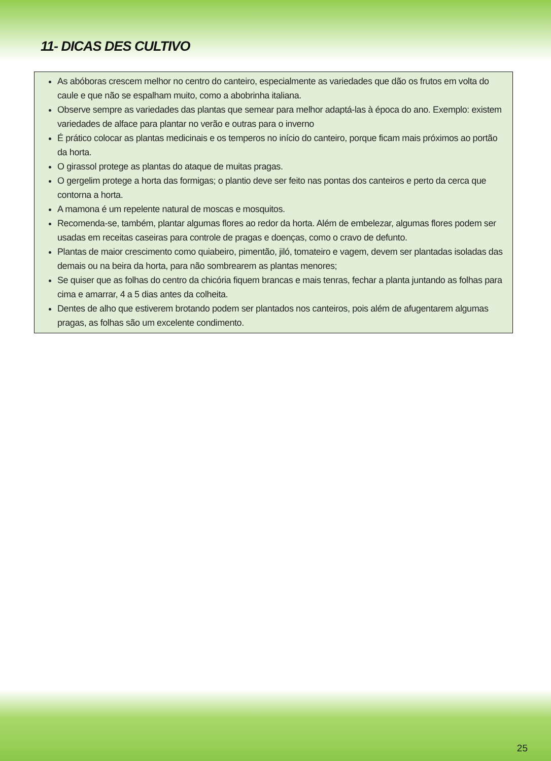11- DICAS DES CULTIVO
As abóboras crescem melhor no centro do canteiro, especialmente as variedades que dão os frutos em volta do caule e que não se espalham muito, como a abobrinha italiana.
Observe sempre as variedades das plantas que semear para melhor adaptá-las à época do ano. Exemplo: existem variedades de alface para plantar no verão e outras para o inverno
É prático colocar as plantas medicinais e os temperos no início do canteiro, porque ficam mais próximos ao portão da horta.
O girassol protege as plantas do ataque de muitas pragas.
O gergelim protege a horta das formigas; o plantio deve ser feito nas pontas dos canteiros e perto da cerca que contorna a horta.
A mamona é um repelente natural de moscas e mosquitos.
Recomenda-se, também, plantar algumas flores ao redor da horta. Além de embelezar, algumas flores podem ser usadas em receitas caseiras para controle de pragas e doenças, como o cravo de defunto.
Plantas de maior crescimento como quiabeiro, pimentão, jiló, tomateiro e vagem, devem ser plantadas isoladas das demais ou na beira da horta, para não sombrearem as plantas menores;
Se quiser que as folhas do centro da chicória fiquem brancas e mais tenras, fechar a planta juntando as folhas para cima e amarrar, 4 a 5 dias antes da colheita.
Dentes de alho que estiverem brotando podem ser plantados nos canteiros, pois além de afugentarem algumas pragas, as folhas são um excelente condimento.
25